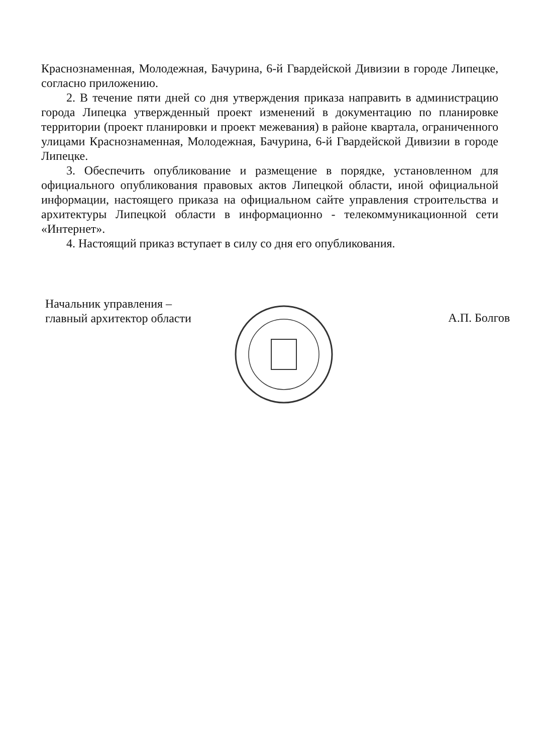Краснознаменная, Молодежная, Бачурина, 6-й Гвардейской Дивизии в городе Липецке, согласно приложению.
2. В течение пяти дней со дня утверждения приказа направить в администрацию города Липецка утвержденный проект изменений в документацию по планировке территории (проект планировки и проект межевания) в районе квартала, ограниченного улицами Краснознаменная, Молодежная, Бачурина, 6-й Гвардейской Дивизии в городе Липецке.
3. Обеспечить опубликование и размещение в порядке, установленном для официального опубликования правовых актов Липецкой области, иной официальной информации, настоящего приказа на официальном сайте управления строительства и архитектуры Липецкой области в информационно - телекоммуникационной сети «Интернет».
4. Настоящий приказ вступает в силу со дня его опубликования.
Начальник управления –
главный архитектор области
А.П. Болгов